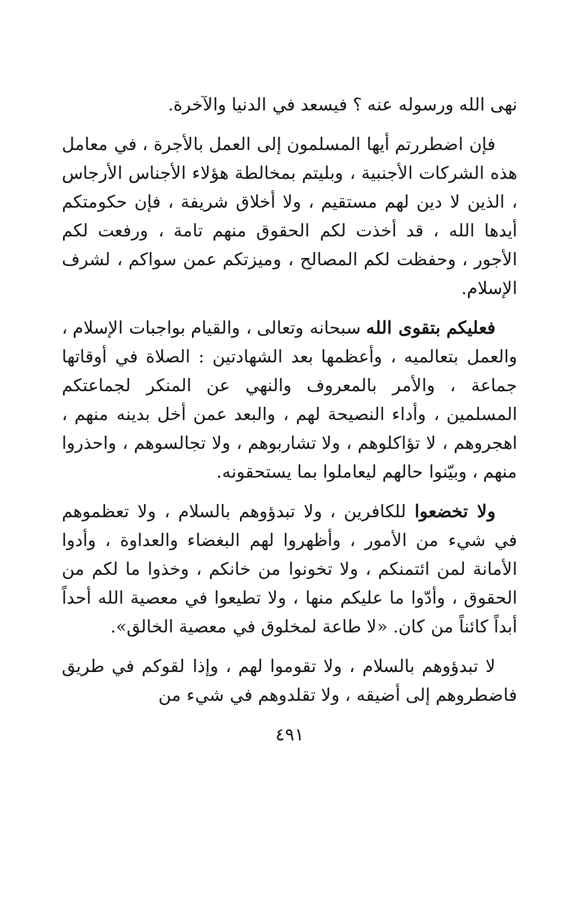نهى الله ورسوله عنه ؟ فيسعد في الدنيا والآخرة.
فإن اضطررتم أيها المسلمون إلى العمل بالأجرة ، في معامل هذه الشركات الأجنبية ، وبليتم بمخالطة هؤلاء الأجناس الأرجاس ، الذين لا دين لهم مستقيم ، ولا أخلاق شريفة ، فإن حكومتكم أيدها الله ، قد أخذت لكم الحقوق منهم تامة ، ورفعت لكم الأجور ، وحفظت لكم المصالح ، وميزتكم عمن سواكم ، لشرف الإسلام.
فعليكم بتقوى الله سبحانه وتعالى ، والقيام بواجبات الإسلام ، والعمل بتعالميه ، وأعظمها بعد الشهادتين : الصلاة في أوقاتها جماعة ، والأمر بالمعروف والنهي عن المنكر لجماعتكم المسلمين ، وأداء النصيحة لهم ، والبعد عمن أخل بدينه منهم ، اهجروهم ، لا تؤاكلوهم ، ولا تشاربوهم ، ولا تجالسوهم ، واحذروا منهم ، وبيّنوا حالهم ليعاملوا بما يستحقونه.
ولا تخضعوا للكافرين ، ولا تبدؤوهم بالسلام ، ولا تعظموهم في شيء من الأمور ، وأظهروا لهم البغضاء والعداوة ، وأدوا الأمانة لمن ائتمنكم ، ولا تخونوا من خانكم ، وخذوا ما لكم من الحقوق ، وأدّوا ما عليكم منها ، ولا تطيعوا في معصية الله أحداً أبداً كائناً من كان. «لا طاعة لمخلوق في معصية الخالق».
لا تبدؤوهم بالسلام ، ولا تقوموا لهم ، وإذا لقوكم في طريق فاضطروهم إلى أضيقه ، ولا تقلدوهم في شيء من
٤٩١